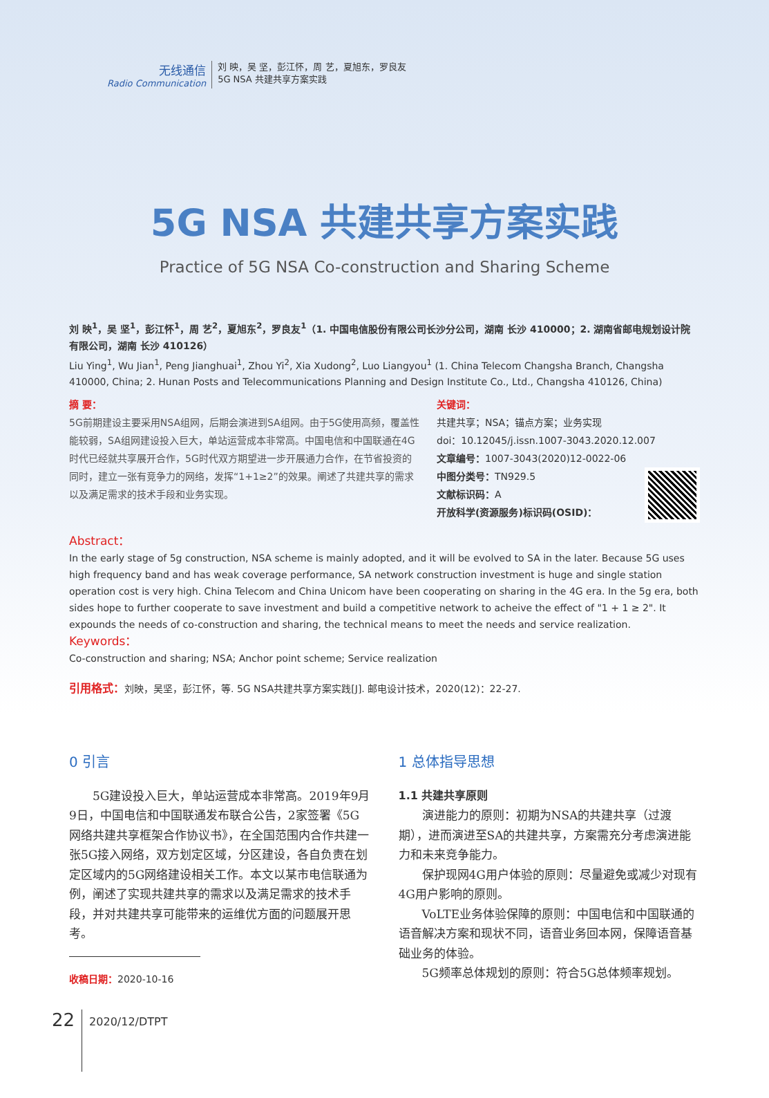无线通信
Radio Communication
刘 映，吴 坚，彭江怀，周 艺，夏旭东，罗良友
5G NSA 共建共享方案实践
5G NSA 共建共享方案实践
Practice of 5G NSA Co-construction and Sharing Scheme
刘 映<sup>1</sup>，吴 坚<sup>1</sup>，彭江怀<sup>1</sup>，周 艺<sup>2</sup>，夏旭东<sup>2</sup>，罗良友<sup>1</sup>（1. 中国电信股份有限公司长沙分公司，湖南 长沙 410000；2. 湖南省邮电规划设计院有限公司，湖南 长沙 410126）
Liu Ying<sup>1</sup>, Wu Jian<sup>1</sup>, Peng Jianghuai<sup>1</sup>, Zhou Yi<sup>2</sup>, Xia Xudong<sup>2</sup>, Luo Liangyou<sup>1</sup> (1. China Telecom Changsha Branch, Changsha 410000, China; 2. Hunan Posts and Telecommunications Planning and Design Institute Co., Ltd., Changsha 410126, China)
摘 要：
5G前期建设主要采用NSA组网，后期会演进到SA组网。由于5G使用高频，覆盖性能较弱，SA组网建设投入巨大，单站运营成本非常高。中国电信和中国联通在4G时代已经就共享展开合作，5G时代双方期望进一步开展通力合作，在节省投资的同时，建立一张有竞争力的网络，发挥“1+1≥2”的效果。阐述了共建共享的需求以及满足需求的技术手段和业务实现。
关键词：
共建共享；NSA；锚点方案；业务实现
doi：10.12045/j.issn.1007-3043.2020.12.007
文章编号：1007-3043(2020)12-0022-06
中图分类号：TN929.5
文献标识码：A
开放科学(资源服务)标识码(OSID)：
Abstract：
In the early stage of 5g construction, NSA scheme is mainly adopted, and it will be evolved to SA in the later. Because 5G uses high frequency band and has weak coverage performance, SA network construction investment is huge and single station operation cost is very high. China Telecom and China Unicom have been cooperating on sharing in the 4G era. In the 5g era, both sides hope to further cooperate to save investment and build a competitive network to acheive the effect of "1 + 1 ≥ 2". It expounds the needs of co-construction and sharing, the technical means to meet the needs and service realization.
Keywords：
Co-construction and sharing; NSA; Anchor point scheme; Service realization
引用格式：刘映，吴坚，彭江怀，等. 5G NSA共建共享方案实践[J]. 邮电设计技术，2020(12)：22-27.
0 引言
5G建设投入巨大，单站运营成本非常高。2019年9月9日，中国电信和中国联通发布联合公告，2家签署《5G网络共建共享框架合作协议书》，在全国范围内合作共建一张5G接入网络，双方划定区域，分区建设，各自负责在划定区域内的5G网络建设相关工作。本文以某市电信联通为例，阐述了实现共建共享的需求以及满足需求的技术手段，并对共建共享可能带来的运维优方面的问题展开思考。
收稿日期：2020-10-16
1 总体指导思想
1.1 共建共享原则
演进能力的原则：初期为NSA的共建共享（过渡期），进而演进至SA的共建共享，方案需充分考虑演进能力和未来竞争能力。
保护现网4G用户体验的原则：尽量避免或减少对现有4G用户影响的原则。
VoLTE业务体验保障的原则：中国电信和中国联通的语音解决方案和现状不同，语音业务回本网，保障语音基础业务的体验。
5G频率总体规划的原则：符合5G总体频率规划。
22 2020/12/DTPT